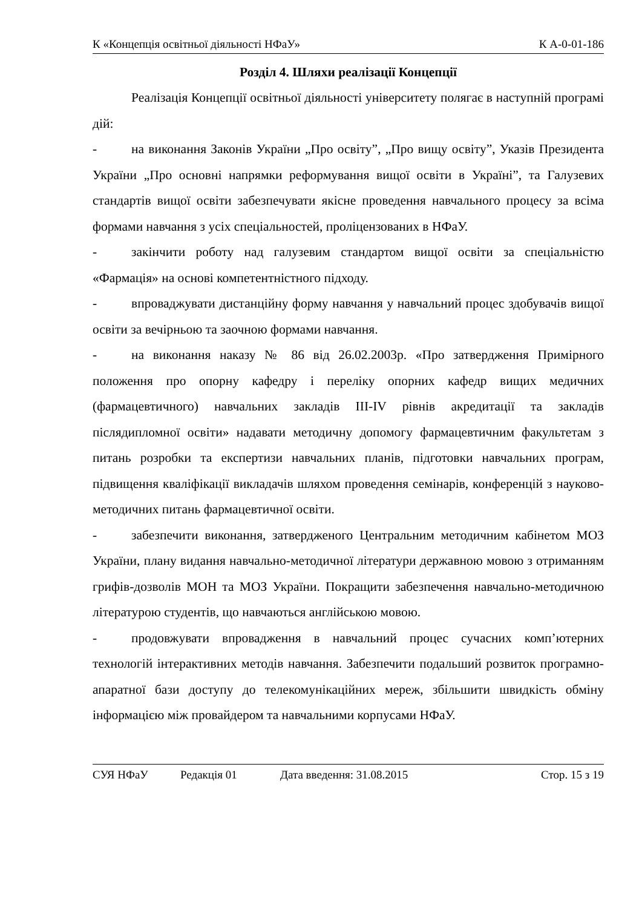К «Концепція освітньої діяльності НФаУ» К А-0-01-186
Розділ 4. Шляхи реалізації Концепції
Реалізація Концепції освітньої діяльності університету полягає в наступній програмі дій:
- на виконання Законів України „Про освіту”, „Про вищу освіту”, Указів Президента України „Про основні напрямки реформування вищої освіти в Україні”, та Галузевих стандартів вищої освіти забезпечувати якісне проведення навчального процесу за всіма формами навчання з усіх спеціальностей, проліцензованих в НФаУ.
- закінчити роботу над галузевим стандартом вищої освіти за спеціальністю «Фармація» на основі компетентністного підходу.
- впроваджувати дистанційну форму навчання у навчальний процес здобувачів вищої освіти за вечірньою та заочною формами навчання.
- на виконання наказу № 86 від 26.02.2003р. «Про затвердження Примірного положення про опорну кафедру і переліку опорних кафедр вищих медичних (фармацевтичного) навчальних закладів ІІІ-IV рівнів акредитації та закладів післядипломної освіти» надавати методичну допомогу фармацевтичним факультетам з питань розробки та експертизи навчальних планів, підготовки навчальних програм, підвищення кваліфікації викладачів шляхом проведення семінарів, конференцій з науково-методичних питань фармацевтичної освіти.
- забезпечити виконання, затвердженого Центральним методичним кабінетом МОЗ України, плану видання навчально-методичної літератури державною мовою з отриманням грифів-дозволів МОН та МОЗ України. Покращити забезпечення навчально-методичною літературою студентів, що навчаються англійською мовою.
- продовжувати впровадження в навчальний процес сучасних комп’ютерних технологій інтерактивних методів навчання. Забезпечити подальший розвиток програмно-апаратної бази доступу до телекомунікаційних мереж, збільшити швидкість обміну інформацією між провайдером та навчальними корпусами НФаУ.
СУЯ НФаУ Редакція 01 Дата введення: 31.08.2015 Стор. 15 з 19